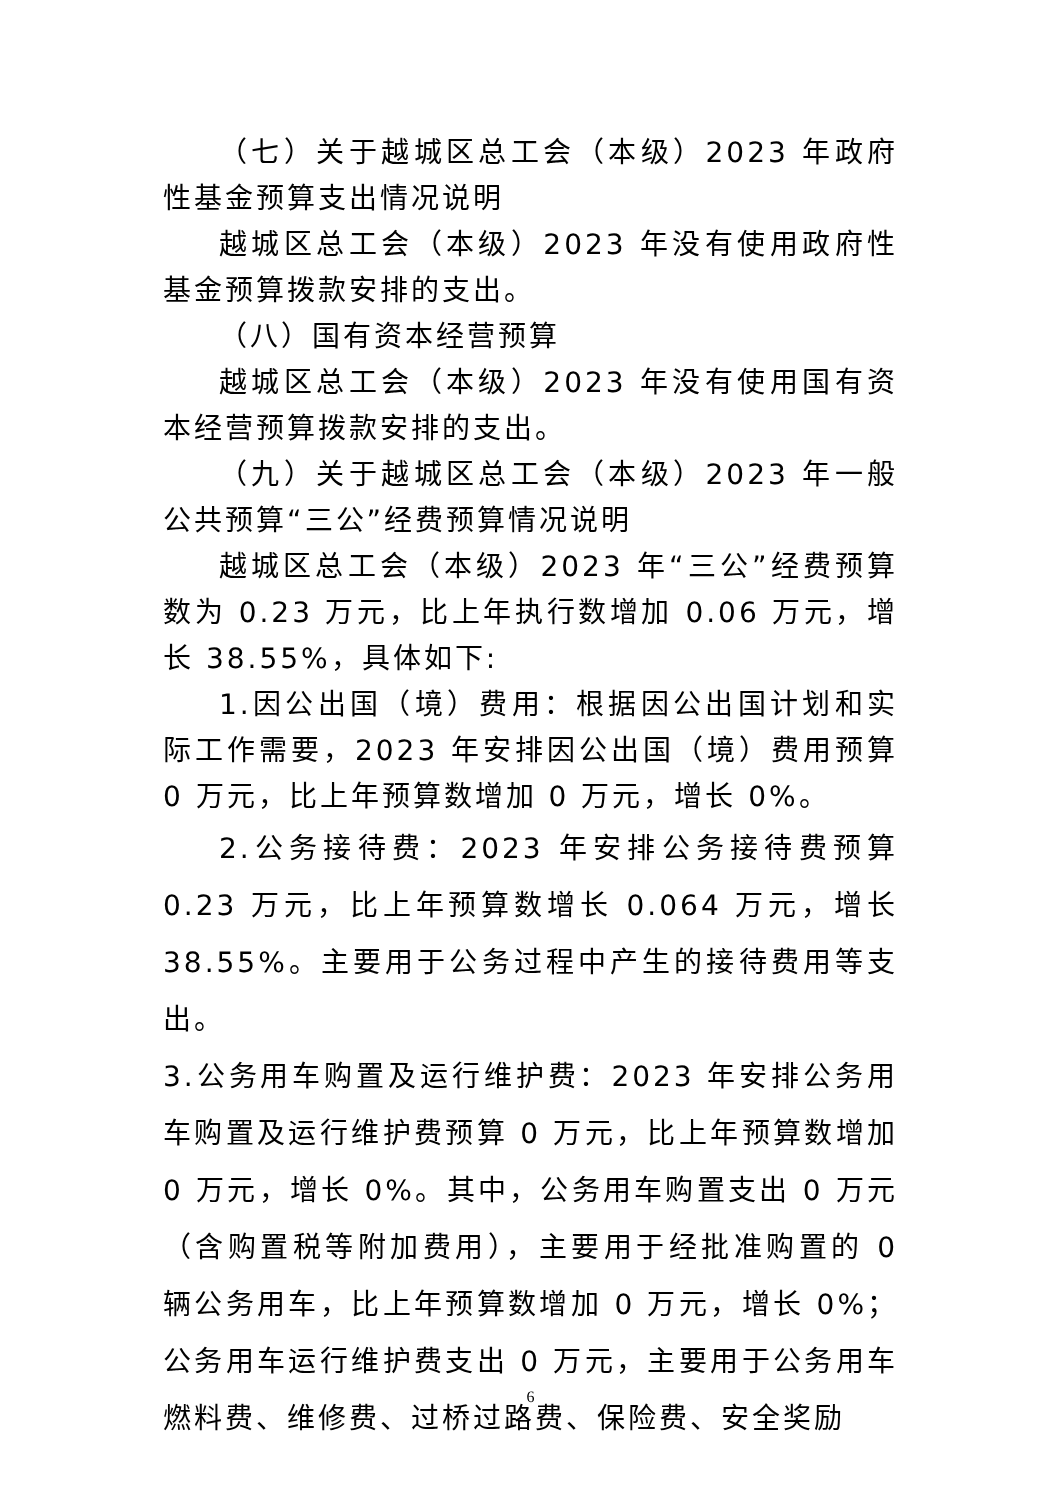（七）关于越城区总工会（本级）2023 年政府性基金预算支出情况说明
越城区总工会（本级）2023 年没有使用政府性基金预算拨款安排的支出。
（八）国有资本经营预算
越城区总工会（本级）2023 年没有使用国有资本经营预算拨款安排的支出。
（九）关于越城区总工会（本级）2023 年一般公共预算“三公”经费预算情况说明
越城区总工会（本级）2023 年“三公”经费预算数为 0.23 万元，比上年执行数增加 0.06 万元，增长 38.55%，具体如下:
1.因公出国（境）费用：根据因公出国计划和实际工作需要，2023 年安排因公出国（境）费用预算 0 万元，比上年预算数增加 0 万元，增长 0%。
2.公务接待费：2023 年安排公务接待费预算 0.23 万元，比上年预算数增长 0.064 万元，增长 38.55%。主要用于公务过程中产生的接待费用等支出。
3.公务用车购置及运行维护费：2023 年安排公务用车购置及运行维护费预算 0 万元，比上年预算数增加 0 万元，增长 0%。其中，公务用车购置支出 0 万元（含购置税等附加费用），主要用于经批准购置的 0 辆公务用车，比上年预算数增加 0 万元，增长 0%；公务用车运行维护费支出 0 万元，主要用于公务用车燃料费、维修费、过桥过路费、保险费、安全奖励
6